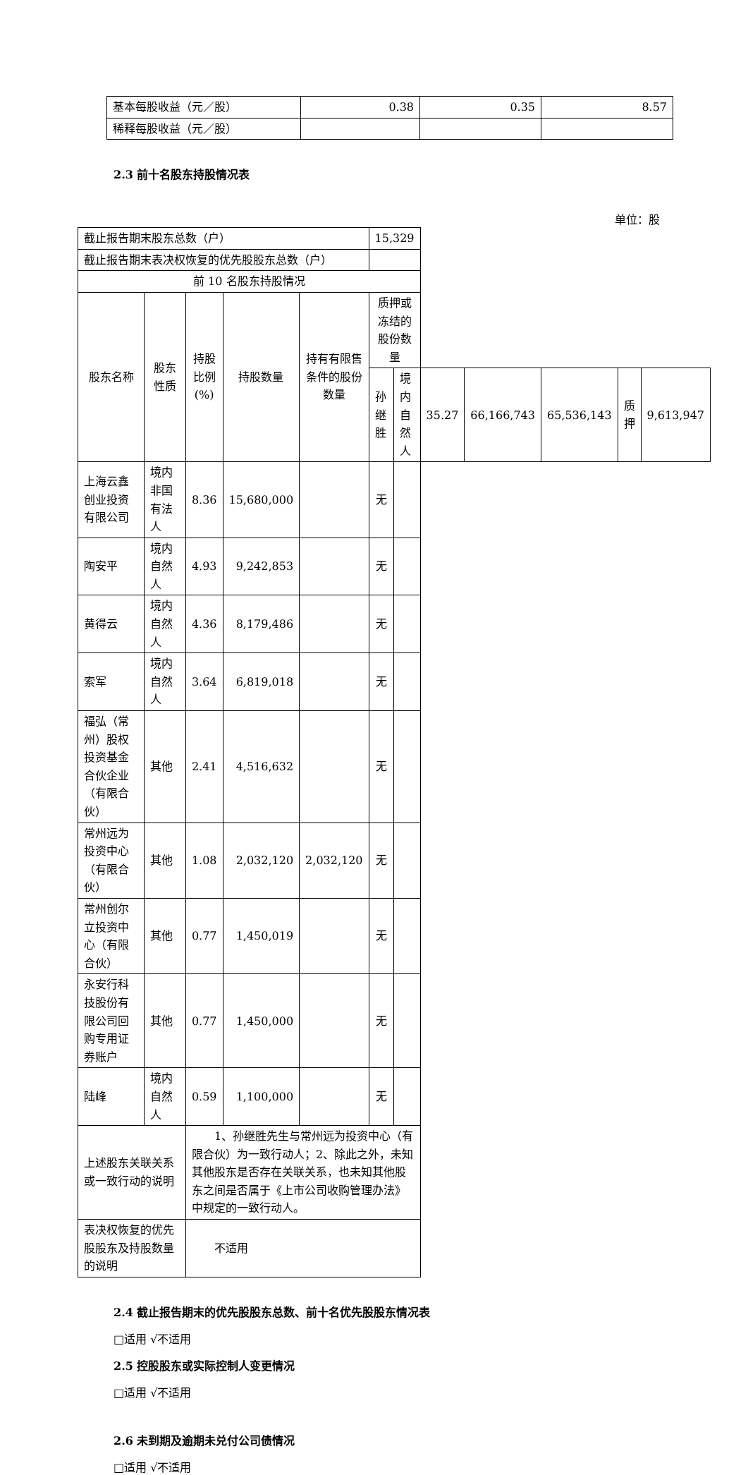| 基本每股收益（元／股） | 0.38 | 0.35 | 8.57 |
| 稀释每股收益（元／股） | | | |
2.3 前十名股东持股情况表
单位：股
| 截止报告期末股东总数（户） | | | | | 15,329 | | | | | | |
| 截止报告期末表决权恢复的优先股股东总数（户） | | | | | | | | | | | |
| 前 10 名股东持股情况 | | | | | | | | | | | |
| 股东名称 | 股东性质 | 持股比例(%) | 持股数量 | 持有有限售条件的股份数量 | 质押或冻结的股份数量 | | | | | | |
| | | | | | 孙继胜 | 境内自然人 | 35.27 | 66,166,743 | 65,536,143 | 质押 | 9,613,947 |
| 上海云鑫创业投资有限公司 | 境内非国有法人 | 8.36 | 15,680,000 | | 无 | | | | | | |
| 陶安平 | 境内自然人 | 4.93 | 9,242,853 | | 无 | | | | | | |
| 黄得云 | 境内自然人 | 4.36 | 8,179,486 | | 无 | | | | | | |
| 索军 | 境内自然人 | 3.64 | 6,819,018 | | 无 | | | | | | |
| 福弘（常州）股权投资基金合伙企业（有限合伙） | 其他 | 2.41 | 4,516,632 | | 无 | | | | | | |
| 常州远为投资中心（有限合伙） | 其他 | 1.08 | 2,032,120 | 2,032,120 | 无 | | | | | | |
| 常州创尔立投资中心（有限合伙） | 其他 | 0.77 | 1,450,019 | | 无 | | | | | | |
| 永安行科技股份有限公司回购专用证券账户 | 其他 | 0.77 | 1,450,000 | | 无 | | | | | | |
| 陆峰 | 境内自然人 | 0.59 | 1,100,000 | | 无 | | | | | | |
| 上述股东关联关系或一致行动的说明 | | 1、孙继胜先生与常州远为投资中心（有限合伙）为一致行动人；2、除此之外，未知其他股东是否存在关联关系，也未知其他股东之间是否属于《上市公司收购管理办法》中规定的一致行动人。 | | | | | | | | | |
| 表决权恢复的优先股股东及持股数量的说明 | | 不适用 | | | | | | | | | |
2.4 截止报告期末的优先股股东总数、前十名优先股股东情况表
□适用 √不适用
2.5 控股股东或实际控制人变更情况
□适用 √不适用
2.6 未到期及逾期未兑付公司债情况
□适用 √不适用